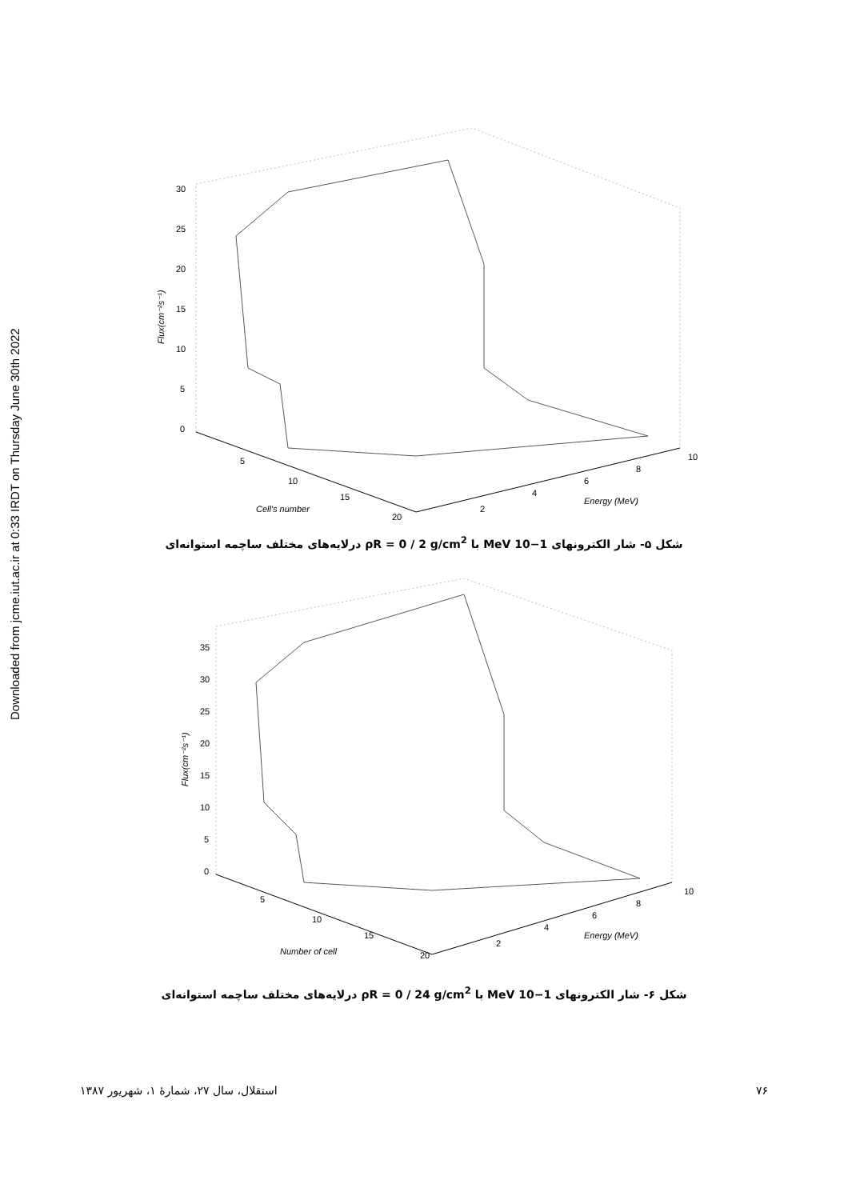Downloaded from jcme.iut.ac.ir at 0:33 IRDT on Thursday June 30th 2022
30
25
20
15
10
5
0
5
10
15
20
2
4
6
8
10
Cell's number
Energy (MeV)
Flux(cm⁻²s⁻¹)
شکل ۵- شار الکترونهای 1−10 MeV با ρR = 0 / 2 g/cm<sup>2</sup> درلایه‌های مختلف ساچمه استوانه‌ای
35
30
25
20
15
10
5
0
5
10
15
20
2
4
6
8
10
Number of cell
Energy (MeV)
Flux(cm⁻²s⁻¹)
شکل ۶- شار الکترونهای 1−10 MeV با ρR = 0 / 24 g/cm<sup>2</sup> درلایه‌های مختلف ساچمه استوانه‌ای
۷۶ استقلال، سال ۲۷، شمارهٔ ۱، شهریور ۱۳۸۷